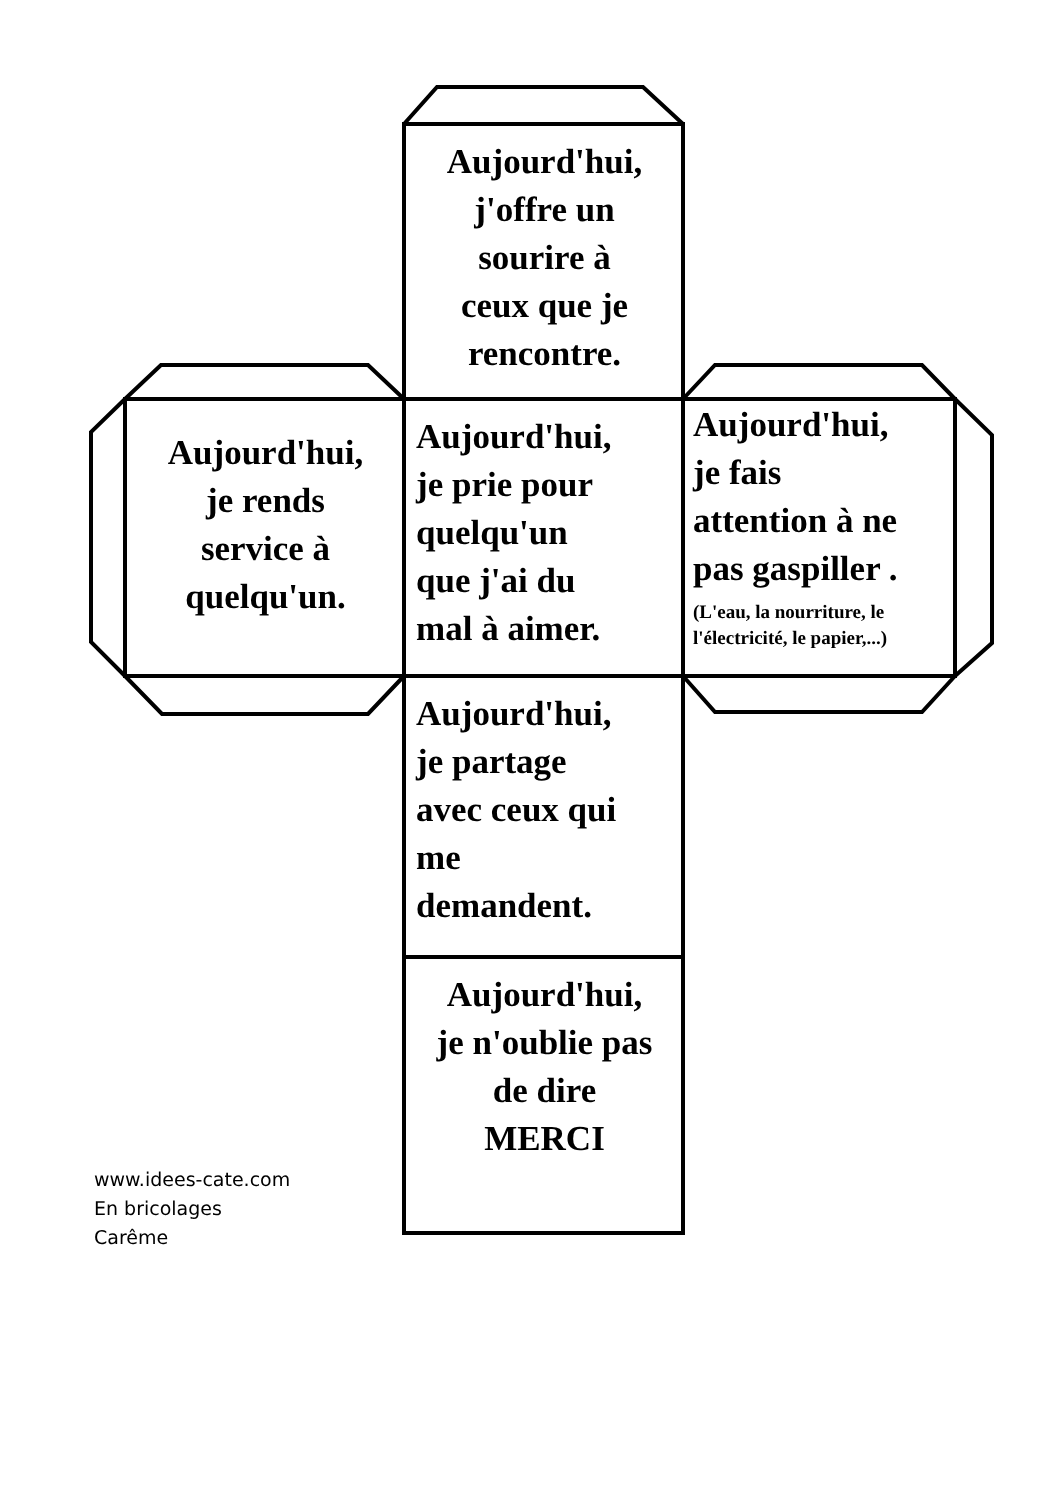Aujourd'hui,
j'offre un
sourire à
ceux que je
rencontre.
Aujourd'hui,
je rends
service à
quelqu'un.
Aujourd'hui,
je prie pour
quelqu'un
que j'ai du
mal à aimer.
Aujourd'hui,
je fais
attention à ne
pas gaspiller .
(L'eau, la nourriture, le l'électricité, le papier,...)
Aujourd'hui,
je partage
avec ceux qui
me
demandent.
Aujourd'hui,
je n'oublie pas
de dire
MERCI
www.idees-cate.com
En bricolages
Carême